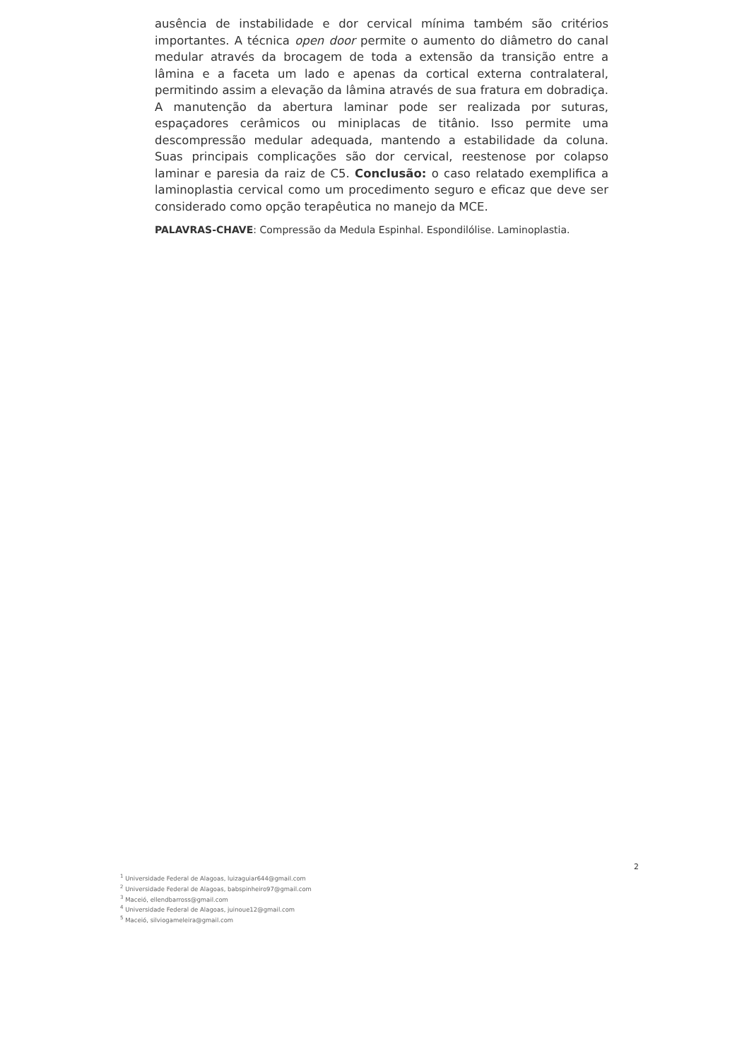ausência de instabilidade e dor cervical mínima também são critérios importantes. A técnica open door permite o aumento do diâmetro do canal medular através da brocagem de toda a extensão da transição entre a lâmina e a faceta um lado e apenas da cortical externa contralateral, permitindo assim a elevação da lâmina através de sua fratura em dobradiça. A manutenção da abertura laminar pode ser realizada por suturas, espaçadores cerâmicos ou miniplacas de titânio. Isso permite uma descompressão medular adequada, mantendo a estabilidade da coluna. Suas principais complicações são dor cervical, reestenose por colapso laminar e paresia da raiz de C5. Conclusão: o caso relatado exemplifica a laminoplastia cervical como um procedimento seguro e eficaz que deve ser considerado como opção terapêutica no manejo da MCE.
PALAVRAS-CHAVE: Compressão da Medula Espinhal. Espondilólise. Laminoplastia.
2
<sup>1</sup> Universidade Federal de Alagoas, luizaguiar644@gmail.com
<sup>2</sup> Universidade Federal de Alagoas, babspinheiro97@gmail.com
<sup>3</sup> Maceió, ellendbarross@gmail.com
<sup>4</sup> Universidade Federal de Alagoas, juinoue12@gmail.com
<sup>5</sup> Maceió, silviogameleira@gmail.com